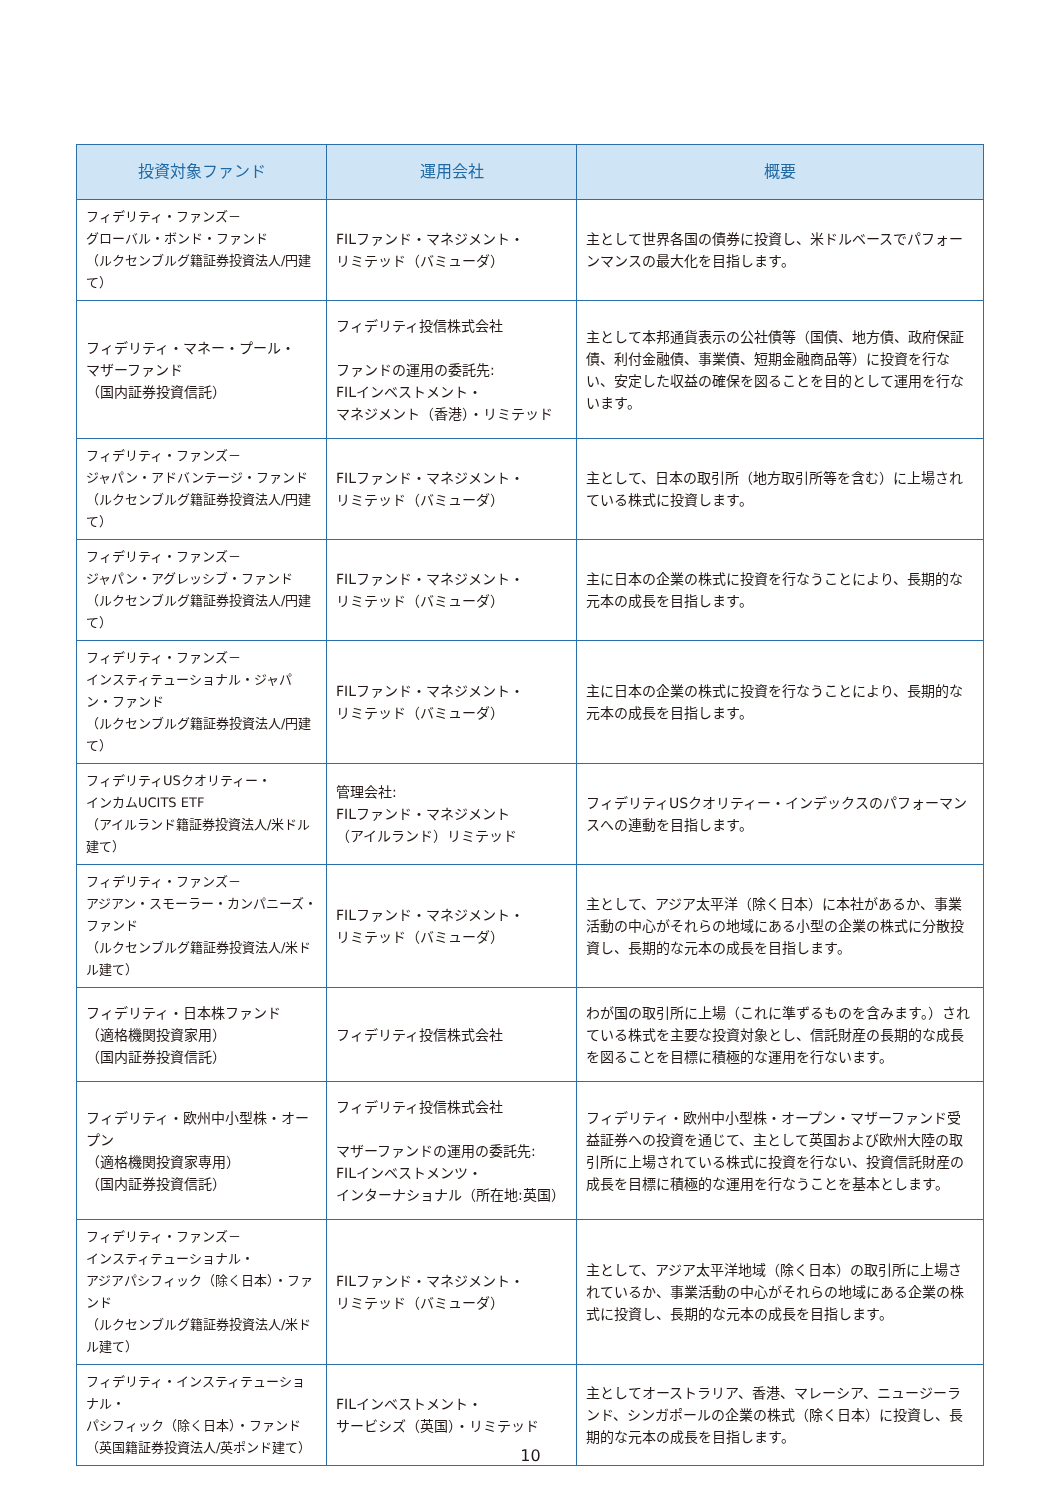| 投資対象ファンド | 運用会社 | 概要 |
| --- | --- | --- |
| フィデリティ・ファンズ－ グローバル・ボンド・ファンド （ルクセンブルグ籍証券投資法人/円建て） | FILファンド・マネジメント・ リミテッド（バミューダ） | 主として世界各国の債券に投資し、米ドルベースでパフォーンマンスの最大化を目指します。 |
| フィデリティ・マネー・プール・ マザーファンド （国内証券投資信託） | フィデリティ投信株式会社 ファンドの運用の委託先: FILインベストメント・ マネジメント（香港）・リミテッド | 主として本邦通貨表示の公社債等（国債、地方債、政府保証債、利付金融債、事業債、短期金融商品等）に投資を行ない、安定した収益の確保を図ることを目的として運用を行ないます。 |
| フィデリティ・ファンズ－ ジャパン・アドバンテージ・ファンド （ルクセンブルグ籍証券投資法人/円建て） | FILファンド・マネジメント・ リミテッド（バミューダ） | 主として、日本の取引所（地方取引所等を含む）に上場されている株式に投資します。 |
| フィデリティ・ファンズ－ ジャパン・アグレッシブ・ファンド （ルクセンブルグ籍証券投資法人/円建て） | FILファンド・マネジメント・ リミテッド（バミューダ） | 主に日本の企業の株式に投資を行なうことにより、長期的な元本の成長を目指します。 |
| フィデリティ・ファンズ－ インスティテューショナル・ジャパン・ファンド （ルクセンブルグ籍証券投資法人/円建て） | FILファンド・マネジメント・ リミテッド（バミューダ） | 主に日本の企業の株式に投資を行なうことにより、長期的な元本の成長を目指します。 |
| フィデリティUSクオリティー・ インカムUCITS ETF （アイルランド籍証券投資法人/米ドル建て） | 管理会社: FILファンド・マネジメント （アイルランド）リミテッド | フィデリティUSクオリティー・インデックスのパフォーマンスへの連動を目指します。 |
| フィデリティ・ファンズ－ アジアン・スモーラー・カンパニーズ・ファンド （ルクセンブルグ籍証券投資法人/米ドル建て） | FILファンド・マネジメント・ リミテッド（バミューダ） | 主として、アジア太平洋（除く日本）に本社があるか、事業活動の中心がそれらの地域にある小型の企業の株式に分散投資し、長期的な元本の成長を目指します。 |
| フィデリティ・日本株ファンド （適格機関投資家用） （国内証券投資信託） | フィデリティ投信株式会社 | わが国の取引所に上場（これに準ずるものを含みます。）されている株式を主要な投資対象とし、信託財産の長期的な成長を図ることを目標に積極的な運用を行ないます。 |
| フィデリティ・欧州中小型株・オープン （適格機関投資家専用） （国内証券投資信託） | フィデリティ投信株式会社 マザーファンドの運用の委託先: FILインベストメンツ・ インターナショナル（所在地:英国） | フィデリティ・欧州中小型株・オープン・マザーファンド受益証券への投資を通じて、主として英国および欧州大陸の取引所に上場されている株式に投資を行ない、投資信託財産の成長を目標に積極的な運用を行なうことを基本とします。 |
| フィデリティ・ファンズ－ インスティテューショナル・ アジアパシフィック（除く日本）・ファンド （ルクセンブルグ籍証券投資法人/米ドル建て） | FILファンド・マネジメント・ リミテッド（バミューダ） | 主として、アジア太平洋地域（除く日本）の取引所に上場されているか、事業活動の中心がそれらの地域にある企業の株式に投資し、長期的な元本の成長を目指します。 |
| フィデリティ・インスティテューショナル・ パシフィック（除く日本）・ファンド （英国籍証券投資法人/英ポンド建て） | FILインベストメント・ サービシズ（英国）・リミテッド | 主としてオーストラリア、香港、マレーシア、ニュージーランド、シンガポールの企業の株式（除く日本）に投資し、長期的な元本の成長を目指します。 |
10